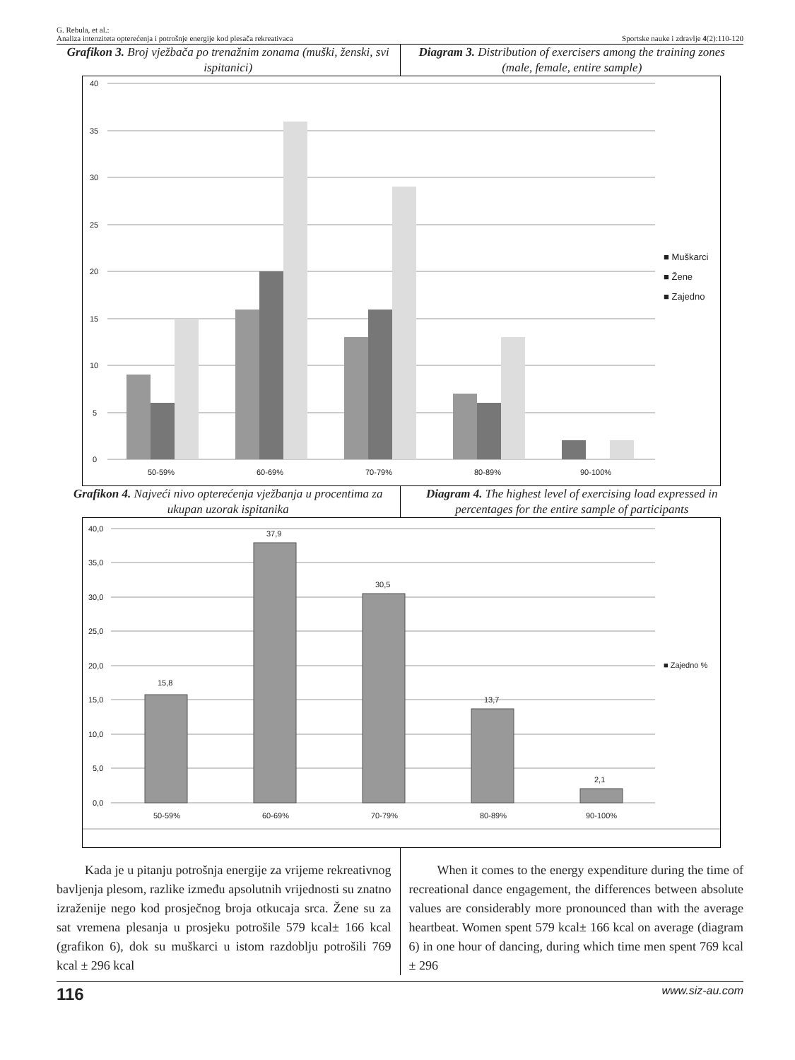G. Rebula, et al.:
Analiza intenziteta opterećenja i potrošnje energije kod plesača rekreativaca
Sportske nauke i zdravlje 4(2):110-120
Grafikon 3. Broj vježbača po trenažnim zonama (muški, ženski, svi ispitanici)
Diagram 3. Distribution of exercisers among the training zones (male, female, entire sample)
40
35
30
25
20
15
10
5
0
50-59%
60-69%
70-79%
80-89%
90-100%
■ Muškarci
■ Žene
■ Zajedno
Grafikon 4. Najveći nivo opterećenja vježbanja u procentima za ukupan uzorak ispitanika
Diagram 4. The highest level of exercising load expressed in percentages for the entire sample of participants
40,0
35,0
30,0
25,0
20,0
15,0
10,0
5,0
0,0
15,8
37,9
30,5
13,7
2,1
50-59%
60-69%
70-79%
80-89%
90-100%
■ Zajedno %
Kada je u pitanju potrošnja energije za vrijeme rekreativnog bavljenja plesom, razlike između apsolutnih vrijednosti su znatno izraženije nego kod prosječnog broja otkucaja srca. Žene su za sat vremena plesanja u prosjeku potrošile 579 kcal± 166 kcal (grafikon 6), dok su muškarci u istom razdoblju potrošili 769 kcal ± 296 kcal
When it comes to the energy expenditure during the time of recreational dance engagement, the differences between absolute values are considerably more pronounced than with the average heartbeat. Women spent 579 kcal± 166 kcal on average (diagram 6) in one hour of dancing, during which time men spent 769 kcal ± 296
116 www.siz-au.com